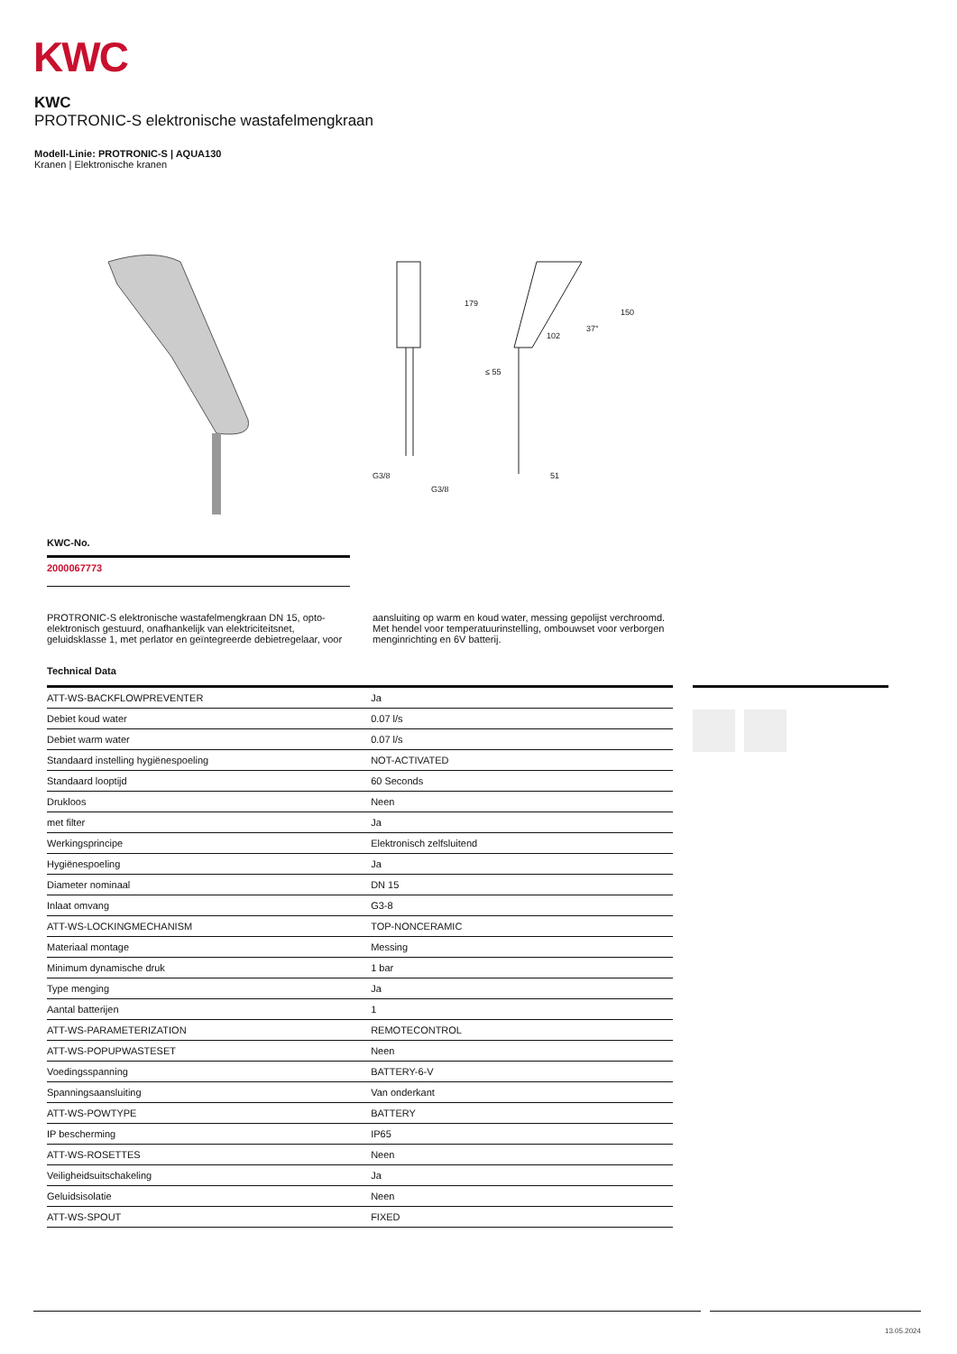KWC
KWC
PROTRONIC-S elektronische wastafelmengkraan
Modell-Linie: PROTRONIC-S | AQUA130
Kranen | Elektronische kranen
179
150
102
37°
≤ 55
G3/8
G3/8
51
KWC-No.
2000067773
PROTRONIC-S elektronische wastafelmengkraan DN 15, opto-elektronisch gestuurd, onafhankelijk van elektriciteitsnet, geluidsklasse 1, met perlator en geïntegreerde debietregelaar, voor
aansluiting op warm en koud water, messing gepolijst verchroomd. Met hendel voor temperatuurinstelling, ombouwset voor verborgen menginrichting en 6V batterij.
Technical Data
| ATT-WS-BACKFLOWPREVENTER | Ja |
| Debiet koud water | 0.07 l/s |
| Debiet warm water | 0.07 l/s |
| Standaard instelling hygiënespoeling | NOT-ACTIVATED |
| Standaard looptijd | 60 Seconds |
| Drukloos | Neen |
| met filter | Ja |
| Werkingsprincipe | Elektronisch zelfsluitend |
| Hygiënespoeling | Ja |
| Diameter nominaal | DN 15 |
| Inlaat omvang | G3-8 |
| ATT-WS-LOCKINGMECHANISM | TOP-NONCERAMIC |
| Materiaal montage | Messing |
| Minimum dynamische druk | 1 bar |
| Type menging | Ja |
| Aantal batterijen | 1 |
| ATT-WS-PARAMETERIZATION | REMOTECONTROL |
| ATT-WS-POPUPWASTESET | Neen |
| Voedingsspanning | BATTERY-6-V |
| Spanningsaansluiting | Van onderkant |
| ATT-WS-POWTYPE | BATTERY |
| IP bescherming | IP65 |
| ATT-WS-ROSETTES | Neen |
| Veiligheidsuitschakeling | Ja |
| Geluidsisolatie | Neen |
| ATT-WS-SPOUT | FIXED |
13.05.2024